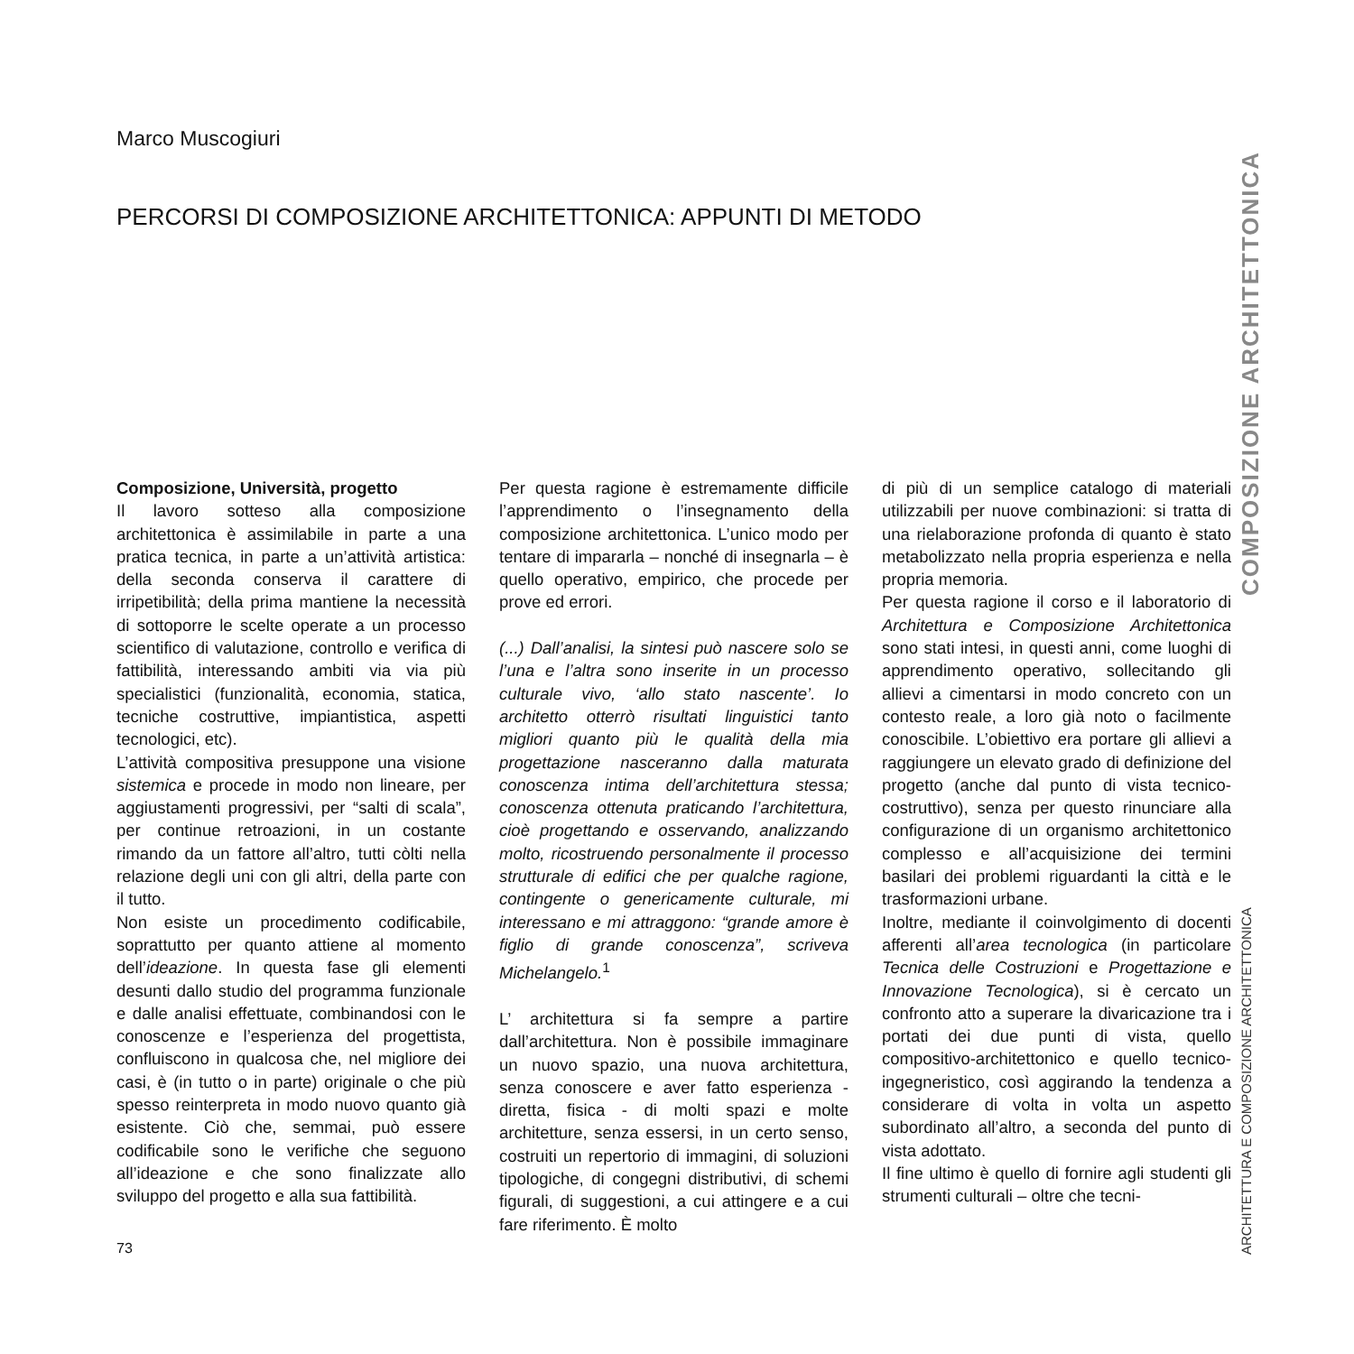Marco Muscogiuri
PERCORSI DI COMPOSIZIONE ARCHITETTONICA: APPUNTI DI METODO
Composizione, Università, progetto
Il lavoro sotteso alla composizione architettonica è assimilabile in parte a una pratica tecnica, in parte a un’attività artistica: della seconda conserva il carattere di irripetibilità; della prima mantiene la necessità di sottoporre le scelte operate a un processo scientifico di valutazione, controllo e verifica di fattibilità, interessando ambiti via via più specialistici (funzionalità, economia, statica, tecniche costruttive, impiantistica, aspetti tecnologici, etc).
L’attività compositiva presuppone una visione sistemica e procede in modo non lineare, per aggiustamenti progressivi, per “salti di scala”, per continue retroazioni, in un costante rimando da un fattore all’altro, tutti còlti nella relazione degli uni con gli altri, della parte con il tutto.
Non esiste un procedimento codificabile, soprattutto per quanto attiene al momento dell’ideazione. In questa fase gli elementi desunti dallo studio del programma funzionale e dalle analisi effettuate, combinandosi con le conoscenze e l’esperienza del progettista, confluiscono in qualcosa che, nel migliore dei casi, è (in tutto o in parte) originale o che più spesso reinterpreta in modo nuovo quanto già esistente. Ciò che, semmai, può essere codificabile sono le verifiche che seguono all’ideazione e che sono finalizzate allo sviluppo del progetto e alla sua fattibilità.
Per questa ragione è estremamente difficile l’apprendimento o l’insegnamento della composizione architettonica. L’unico modo per tentare di impararla – nonché di insegnarla – è quello operativo, empirico, che procede per prove ed errori.
(...) Dall’analisi, la sintesi può nascere solo se l’una e l’altra sono inserite in un processo culturale vivo, ‘allo stato nascente’. Io architetto otterrò risultati linguistici tanto migliori quanto più le qualità della mia progettazione nasceranno dalla maturata conoscenza intima dell’architettura stessa; conoscenza ottenuta praticando l’architettura, cioè progettando e osservando, analizzando molto, ricostruendo personalmente il processo strutturale di edifici che per qualche ragione, contingente o genericamente culturale, mi interessano e mi attraggono: “grande amore è figlio di grande conoscenza”, scriveva Michelangelo.<sup>1</sup>
L’ architettura si fa sempre a partire dall’architettura. Non è possibile immaginare un nuovo spazio, una nuova architettura, senza conoscere e aver fatto esperienza - diretta, fisica - di molti spazi e molte architetture, senza essersi, in un certo senso, costruiti un repertorio di immagini, di soluzioni tipologiche, di congegni distributivi, di schemi figurali, di suggestioni, a cui attingere e a cui fare riferimento. È molto
di più di un semplice catalogo di materiali utilizzabili per nuove combinazioni: si tratta di una rielaborazione profonda di quanto è stato metabolizzato nella propria esperienza e nella propria memoria.
Per questa ragione il corso e il laboratorio di Architettura e Composizione Architettonica sono stati intesi, in questi anni, come luoghi di apprendimento operativo, sollecitando gli allievi a cimentarsi in modo concreto con un contesto reale, a loro già noto o facilmente conoscibile. L’obiettivo era portare gli allievi a raggiungere un elevato grado di definizione del progetto (anche dal punto di vista tecnico-costruttivo), senza per questo rinunciare alla configurazione di un organismo architettonico complesso e all’acquisizione dei termini basilari dei problemi riguardanti la città e le trasformazioni urbane.
Inoltre, mediante il coinvolgimento di docenti afferenti all’area tecnologica (in particolare Tecnica delle Costruzioni e Progettazione e Innovazione Tecnologica), si è cercato un confronto atto a superare la divaricazione tra i portati dei due punti di vista, quello compositivo-architettonico e quello tecnico-ingegneristico, così aggirando la tendenza a considerare di volta in volta un aspetto subordinato all’altro, a seconda del punto di vista adottato.
Il fine ultimo è quello di fornire agli studenti gli strumenti culturali – oltre che tecni-
73
COMPOSIZIONE ARCHITETTONICA
ARCHITETTURA E COMPOSIZIONE ARCHITETTONICA